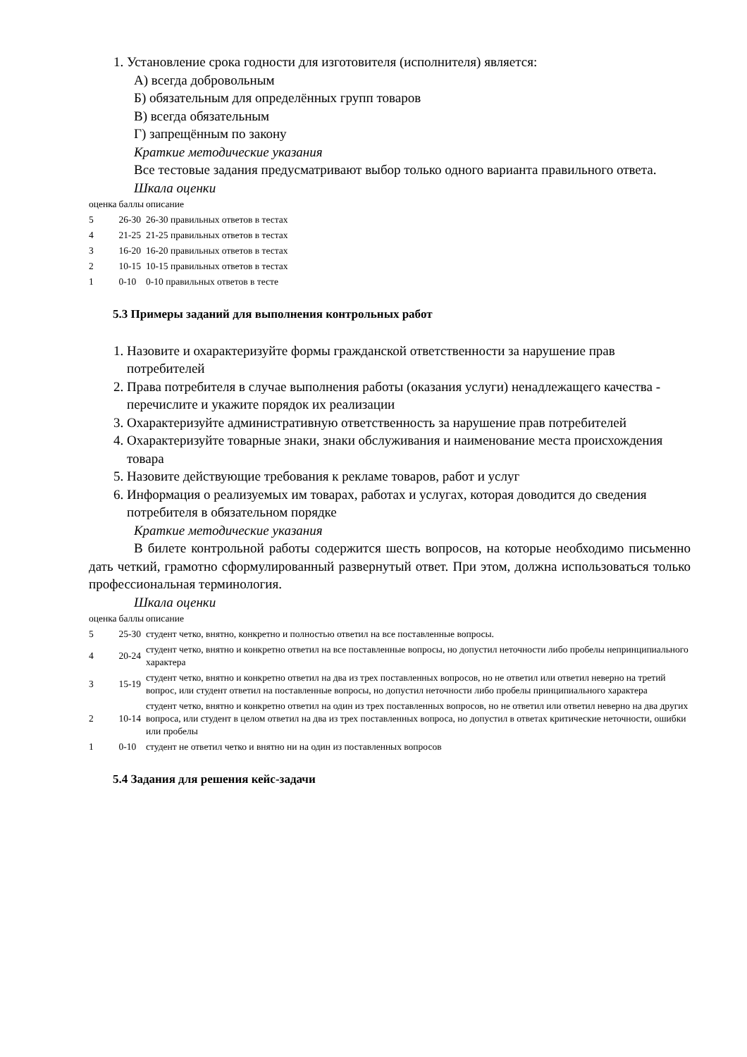1. Установление срока годности для изготовителя (исполнителя) является:
А) всегда добровольным
Б) обязательным для определённых групп товаров
В) всегда обязательным
Г) запрещённым по закону
Краткие методические указания
Все тестовые задания предусматривают выбор только одного варианта правильного ответа.
Шкала оценки
| оценка | баллы | описание |
| 5 | 26-30 | 26-30 правильных ответов в тестах |
| 4 | 21-25 | 21-25 правильных ответов в тестах |
| 3 | 16-20 | 16-20 правильных ответов в тестах |
| 2 | 10-15 | 10-15 правильных ответов в тестах |
| 1 | 0-10 | 0-10 правильных ответов в тесте |
5.3 Примеры заданий для выполнения контрольных работ
1. Назовите и охарактеризуйте формы гражданской ответственности за нарушение прав потребителей
2. Права потребителя в случае выполнения работы (оказания услуги) ненадлежащего качества - перечислите и укажите порядок их реализации
3. Охарактеризуйте административную ответственность за нарушение прав потребителей
4. Охарактеризуйте товарные знаки, знаки обслуживания и наименование места происхождения товара
5. Назовите действующие требования к рекламе товаров, работ и услуг
6. Информация о реализуемых им товарах, работах и услугах, которая доводится до сведения потребителя в обязательном порядке
Краткие методические указания
В билете контрольной работы содержится шесть вопросов, на которые необходимо письменно дать четкий, грамотно сформулированный развернутый ответ. При этом, должна использоваться только профессиональная терминология.
Шкала оценки
| оценка | баллы | описание |
| 5 | 25-30 | студент четко, внятно, конкретно и полностью ответил на все поставленные вопросы. |
| 4 | 20-24 | студент четко, внятно и конкретно ответил на все поставленные вопросы, но допустил неточности либо пробелы непринципиального характера |
| 3 | 15-19 | студент четко, внятно и конкретно ответил на два из трех поставленных вопросов, но не ответил или ответил неверно на третий вопрос, или студент ответил на поставленные вопросы, но допустил неточности либо пробелы принципиального характера |
| 2 | 10-14 | студент четко, внятно и конкретно ответил на один из трех поставленных вопросов, но не ответил или ответил неверно на два других вопроса, или студент в целом ответил на два из трех поставленных вопроса, но допустил в ответах критические неточности, ошибки или пробелы |
| 1 | 0-10 | студент не ответил четко и внятно ни на один из поставленных вопросов |
5.4 Задания для решения кейс-задачи